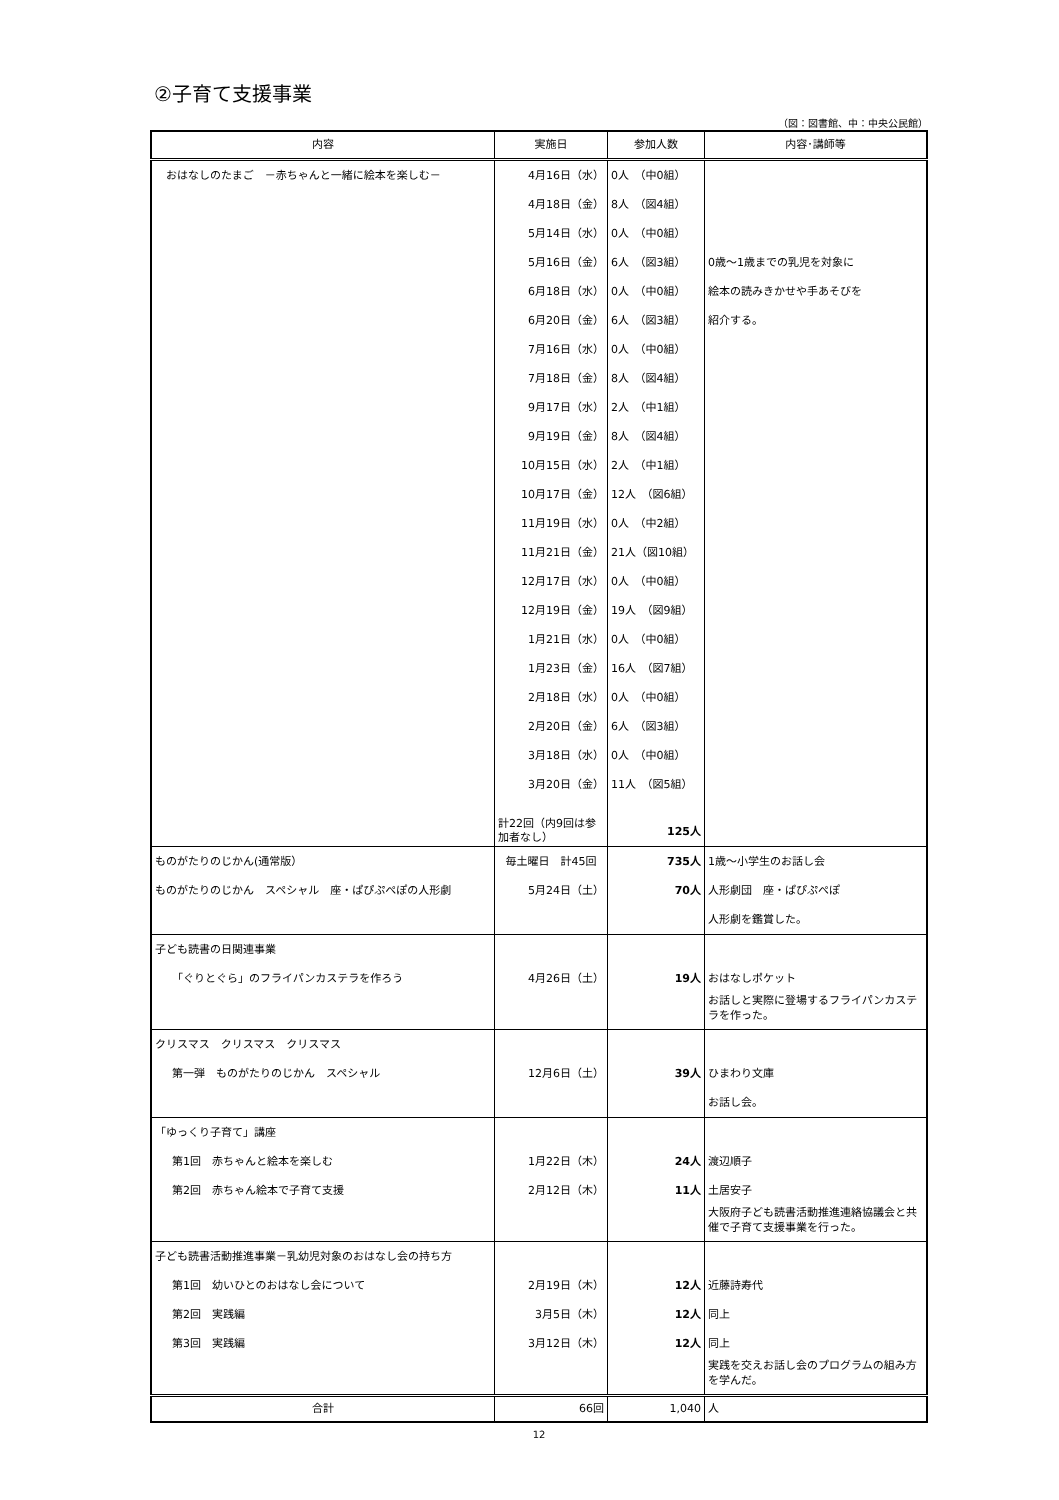②子育て支援事業
（図：図書館、中：中央公民館）
| 内容 | 実施日 | 参加人数 | 内容･講師等 |
| --- | --- | --- | --- |
| おはなしのたまご －赤ちゃんと一緒に絵本を楽しむ－ | 4月16日（水） | 0人 （中0組） | |
| | 4月18日（金） | 8人 （図4組） | |
| | 5月14日（水） | 0人 （中0組） | |
| | 5月16日（金） | 6人 （図3組） | 0歳～1歳までの乳児を対象に |
| | 6月18日（水） | 0人 （中0組） | 絵本の読みきかせや手あそびを |
| | 6月20日（金） | 6人 （図3組） | 紹介する。 |
| | 7月16日（水） | 0人 （中0組） | |
| | 7月18日（金） | 8人 （図4組） | |
| | 9月17日（水） | 2人 （中1組） | |
| | 9月19日（金） | 8人 （図4組） | |
| | 10月15日（水） | 2人 （中1組） | |
| | 10月17日（金） | 12人 （図6組） | |
| | 11月19日（水） | 0人 （中2組） | |
| | 11月21日（金） | 21人（図10組） | |
| | 12月17日（水） | 0人 （中0組） | |
| | 12月19日（金） | 19人 （図9組） | |
| | 1月21日（水） | 0人 （中0組） | |
| | 1月23日（金） | 16人 （図7組） | |
| | 2月18日（水） | 0人 （中0組） | |
| | 2月20日（金） | 6人 （図3組） | |
| | 3月18日（水） | 0人 （中0組） | |
| | 3月20日（金） | 11人 （図5組） | |
| | 計22回（内9回は参加者なし） | 125人 | |
| ものがたりのじかん(通常版） | 毎土曜日 計45回 | 735人 | 1歳～小学生のお話し会 |
| ものがたりのじかん スペシャル 座・ぱぴぷぺぽの人形劇 | 5月24日（土） | 70人 | 人形劇団 座・ぱぴぷぺぽ |
| | | | 人形劇を鑑賞した。 |
| 子ども読書の日関連事業 | | | |
| 「ぐりとぐら」のフライパンカステラを作ろう | 4月26日（土） | 19人 | おはなしポケット |
| | | | お話しと実際に登場するフライパンカステラを作った。 |
| クリスマス クリスマス クリスマス | | | |
| 第一弾 ものがたりのじかん スペシャル | 12月6日（土） | 39人 | ひまわり文庫 |
| | | | お話し会。 |
| 「ゆっくり子育て」講座 | | | |
| 第1回 赤ちゃんと絵本を楽しむ | 1月22日（木） | 24人 | 渡辺順子 |
| 第2回 赤ちゃん絵本で子育て支援 | 2月12日（木） | 11人 | 土居安子 |
| | | | 大阪府子ども読書活動推進連絡協議会と共催で子育て支援事業を行った。 |
| 子ども読書活動推進事業－乳幼児対象のおはなし会の持ち方 | | | |
| 第1回 幼いひとのおはなし会について | 2月19日（木） | 12人 | 近藤詩寿代 |
| 第2回 実践編 | 3月5日（木） | 12人 | 同上 |
| 第3回 実践編 | 3月12日（木） | 12人 | 同上 |
| | | | 実践を交えお話し会のプログラムの組み方を学んだ。 |
| 合計 | 66回 | 1,040 | 人 |
12